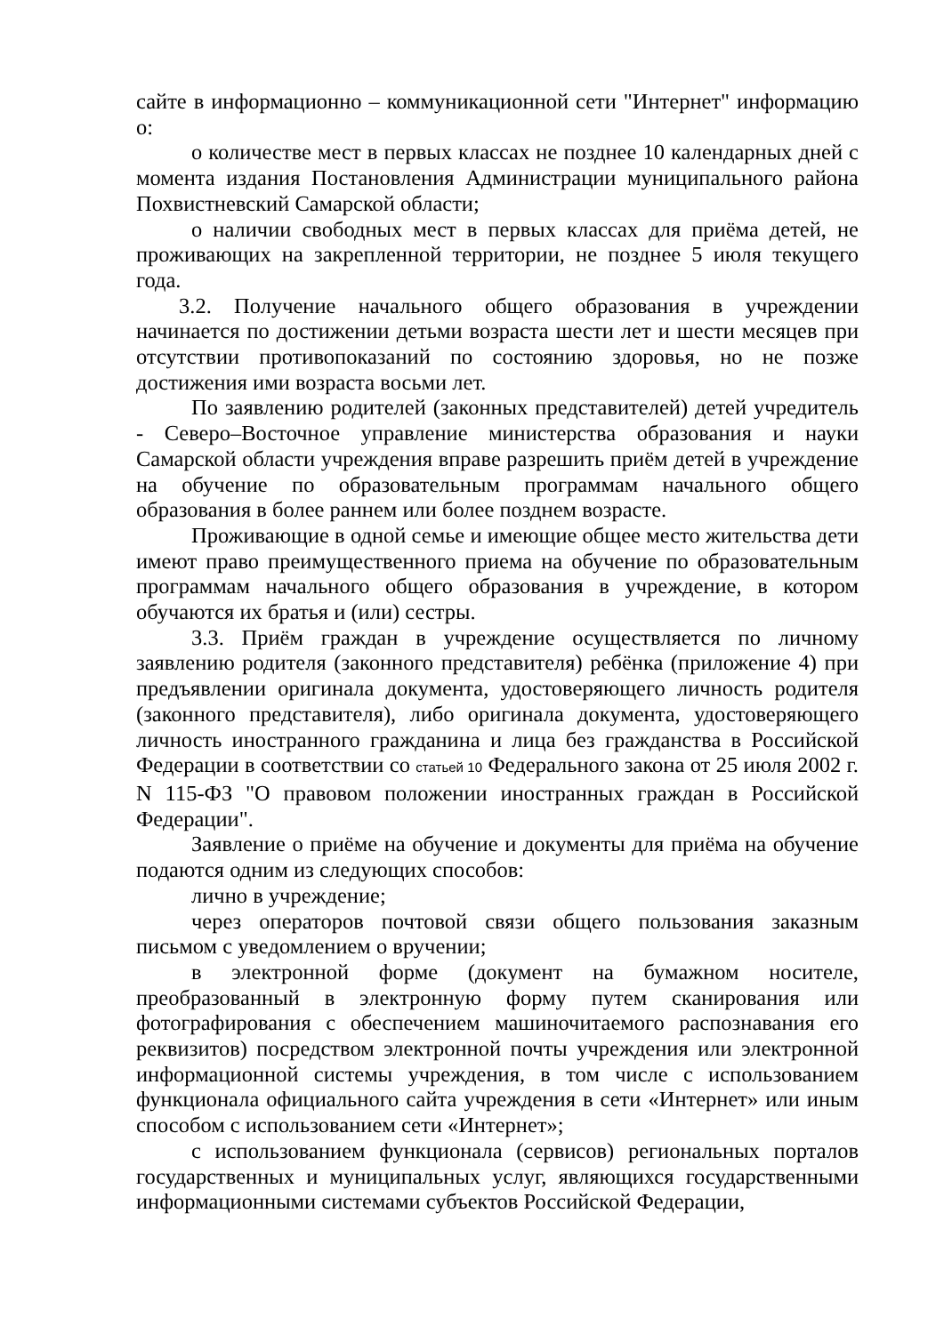сайте в информационно – коммуникационной сети "Интернет" информацию о:
о количестве мест в первых классах не позднее 10 календарных дней с момента издания Постановления Администрации муниципального района Похвистневский Самарской области;
о наличии свободных мест в первых классах для приёма детей, не проживающих на закрепленной территории, не позднее 5 июля текущего года.
3.2. Получение начального общего образования в учреждении начинается по достижении детьми возраста шести лет и шести месяцев при отсутствии противопоказаний по состоянию здоровья, но не позже достижения ими возраста восьми лет.
По заявлению родителей (законных представителей) детей учредитель - Северо–Восточное управление министерства образования и науки Самарской области учреждения вправе разрешить приём детей в учреждение на обучение по образовательным программам начального общего образования в более раннем или более позднем возрасте.
Проживающие в одной семье и имеющие общее место жительства дети имеют право преимущественного приема на обучение по образовательным программам начального общего образования в учреждение, в котором обучаются их братья и (или) сестры.
3.3. Приём граждан в учреждение осуществляется по личному заявлению родителя (законного представителя) ребёнка (приложение 4) при предъявлении оригинала документа, удостоверяющего личность родителя (законного представителя), либо оригинала документа, удостоверяющего личность иностранного гражданина и лица без гражданства в Российской Федерации в соответствии со статьей 10 Федерального закона от 25 июля 2002 г. N 115-ФЗ "О правовом положении иностранных граждан в Российской Федерации".
Заявление о приёме на обучение и документы для приёма на обучение подаются одним из следующих способов:
лично в учреждение;
через операторов почтовой связи общего пользования заказным письмом с уведомлением о вручении;
в электронной форме (документ на бумажном носителе, преобразованный в электронную форму путем сканирования или фотографирования с обеспечением машиночитаемого распознавания его реквизитов) посредством электронной почты учреждения или электронной информационной системы учреждения, в том числе с использованием функционала официального сайта учреждения в сети «Интернет» или иным способом с использованием сети «Интернет»;
с использованием функционала (сервисов) региональных порталов государственных и муниципальных услуг, являющихся государственными информационными системами субъектов Российской Федерации,